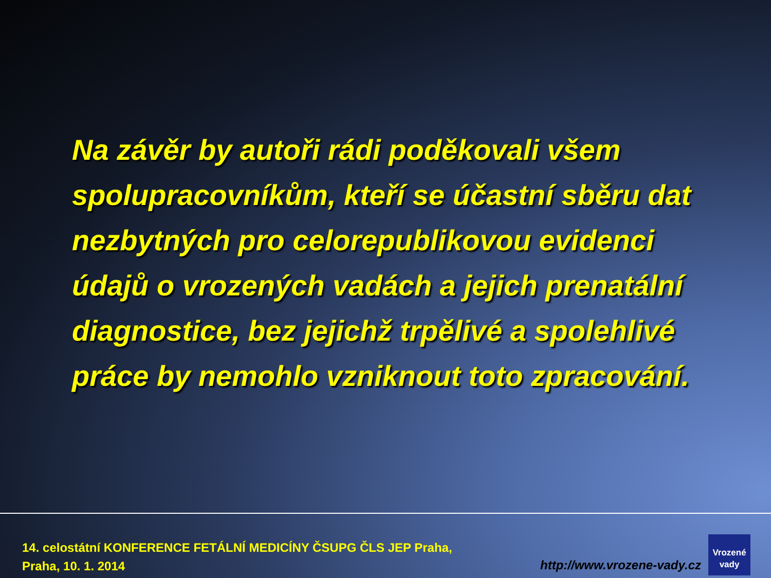Na závěr by autoři rádi poděkovali všem spolupracovníkům, kteří se účastní sběru dat nezbytných pro celorepublikovou evidenci údajů o vrozených vadách a jejich prenatální diagnostice, bez jejichž trpělivé a spolehlivé práce by nemohlo vzniknout toto zpracování.
14. celostátní KONFERENCE FETÁLNÍ MEDICÍNY ČSUPG ČLS JEP Praha,
Praha, 10. 1. 2014
http://www.vrozene-vady.cz
Vrozené
vady